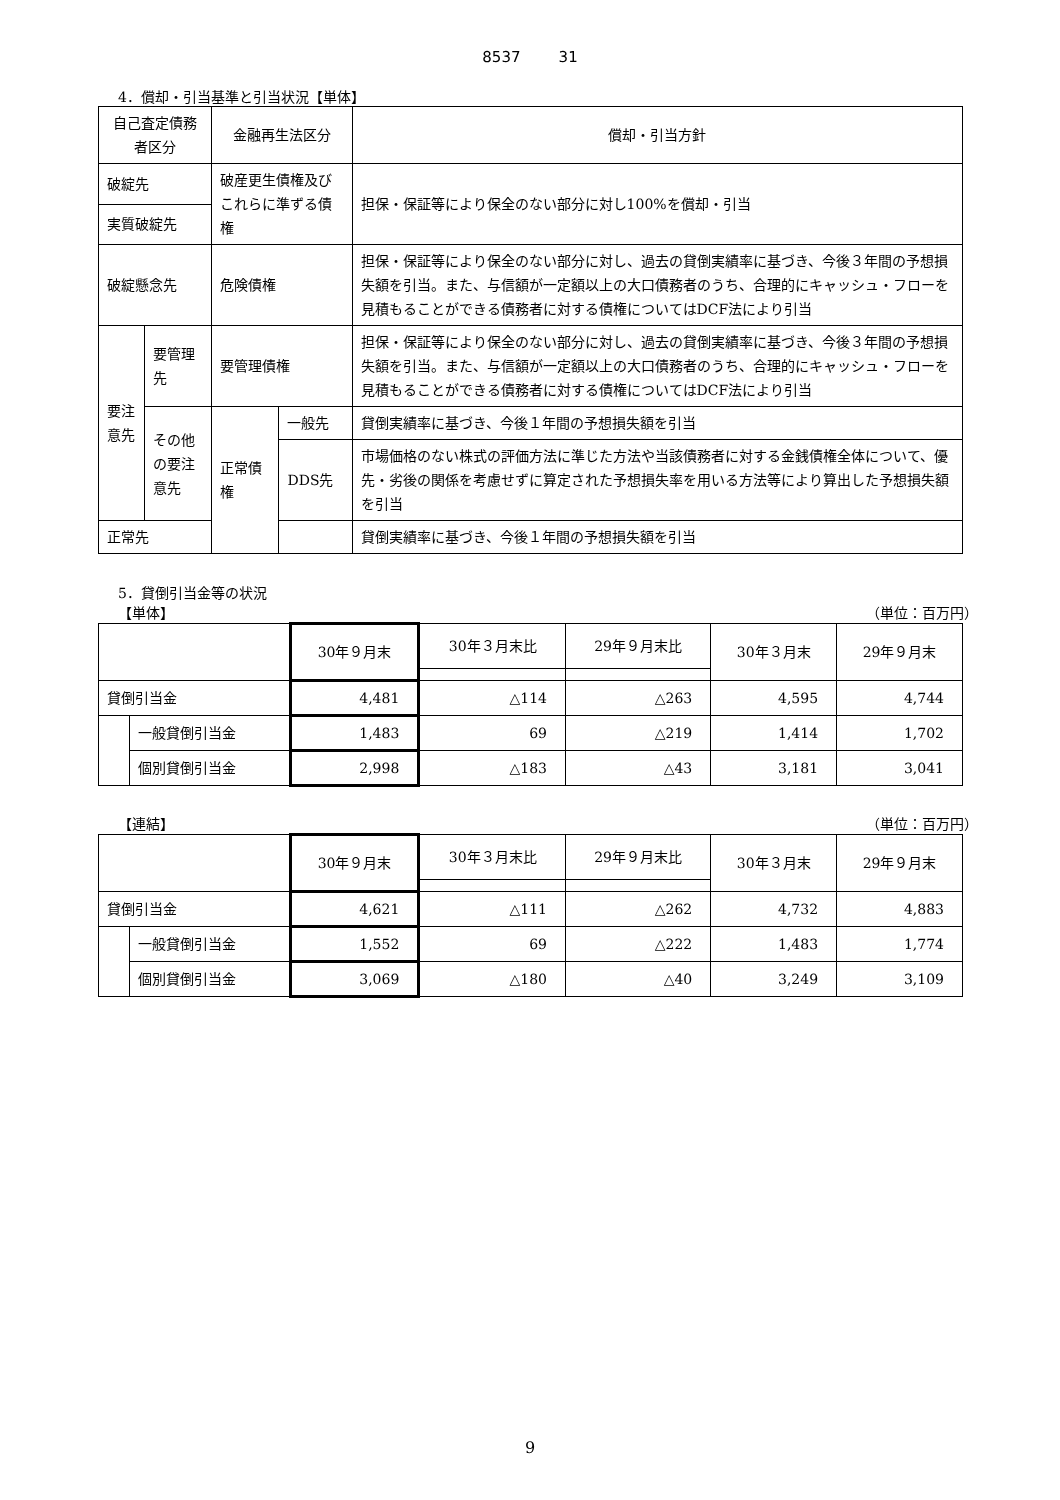8537 31
4．償却・引当基準と引当状況【単体】
| 自己査定債務者区分 | | 金融再生法区分 | | 償却・引当方針 |
| --- | --- | --- | --- | --- |
| 破綻先 | | 破産更生債権及びこれらに準ずる債権 | | 担保・保証等により保全のない部分に対し100%を償却・引当 |
| 実質破綻先 | | | | |
| 破綻懸念先 | | 危険債権 | | 担保・保証等により保全のない部分に対し、過去の貸倒実績率に基づき、今後３年間の予想損失額を引当。また、与信額が一定額以上の大口債務者のうち、合理的にキャッシュ・フローを見積もることができる債務者に対する債権についてはDCF法により引当 |
| 要注意先 | 要管理先 | 要管理債権 | | 担保・保証等により保全のない部分に対し、過去の貸倒実績率に基づき、今後３年間の予想損失額を引当。また、与信額が一定額以上の大口債務者のうち、合理的にキャッシュ・フローを見積もることができる債務者に対する債権についてはDCF法により引当 |
| | その他の要注意先 | 正常債権 | 一般先 | 貸倒実績率に基づき、今後１年間の予想損失額を引当 |
| | | | DDS先 | 市場価格のない株式の評価方法に準じた方法や当該債務者に対する金銭債権全体について、優先・劣後の関係を考慮せずに算定された予想損失率を用いる方法等により算出した予想損失額を引当 |
| 正常先 | | | | 貸倒実績率に基づき、今後１年間の予想損失額を引当 |
5．貸倒引当金等の状況
【単体】 （単位：百万円）
| | | 30年９月末 | 30年３月末比 | 29年９月末比 | 30年３月末 | 29年９月末 |
| --- | --- | --- | --- | --- | --- | --- |
| 貸倒引当金 | | 4,481 | △114 | △263 | 4,595 | 4,744 |
| | 一般貸倒引当金 | 1,483 | 69 | △219 | 1,414 | 1,702 |
| | 個別貸倒引当金 | 2,998 | △183 | △43 | 3,181 | 3,041 |
【連結】 （単位：百万円）
| | | 30年９月末 | 30年３月末比 | 29年９月末比 | 30年３月末 | 29年９月末 |
| --- | --- | --- | --- | --- | --- | --- |
| 貸倒引当金 | | 4,621 | △111 | △262 | 4,732 | 4,883 |
| | 一般貸倒引当金 | 1,552 | 69 | △222 | 1,483 | 1,774 |
| | 個別貸倒引当金 | 3,069 | △180 | △40 | 3,249 | 3,109 |
9